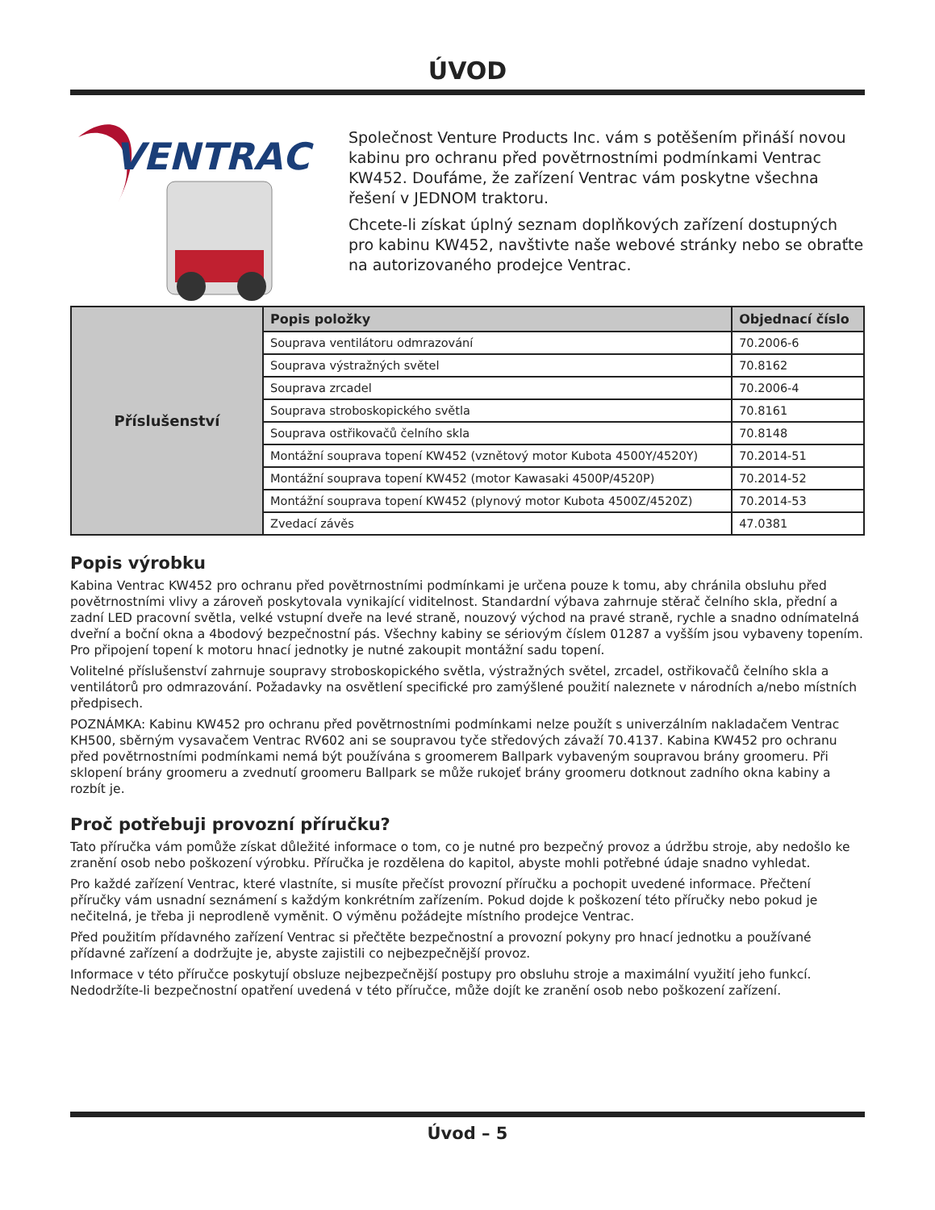ÚVOD
VENTRAC
Společnost Venture Products Inc. vám s potěšením přináší novou kabinu pro ochranu před povětrnostními podmínkami Ventrac KW452. Doufáme, že zařízení Ventrac vám poskytne všechna řešení v JEDNOM traktoru.
Chcete-li získat úplný seznam doplňkových zařízení dostupných pro kabinu KW452, navštivte naše webové stránky nebo se obraťte na autorizovaného prodejce Ventrac.
| Příslušenství | Popis položky | Objednací číslo |
| | Souprava ventilátoru odmrazování | 70.2006-6 |
| | Souprava výstražných světel | 70.8162 |
| | Souprava zrcadel | 70.2006-4 |
| | Souprava stroboskopického světla | 70.8161 |
| | Souprava ostřikovačů čelního skla | 70.8148 |
| | Montážní souprava topení KW452 (vznětový motor Kubota 4500Y/4520Y) | 70.2014-51 |
| | Montážní souprava topení KW452 (motor Kawasaki 4500P/4520P) | 70.2014-52 |
| | Montážní souprava topení KW452 (plynový motor Kubota 4500Z/4520Z) | 70.2014-53 |
| | Zvedací závěs | 47.0381 |
Popis výrobku
Kabina Ventrac KW452 pro ochranu před povětrnostními podmínkami je určena pouze k tomu, aby chránila obsluhu před povětrnostními vlivy a zároveň poskytovala vynikající viditelnost. Standardní výbava zahrnuje stěrač čelního skla, přední a zadní LED pracovní světla, velké vstupní dveře na levé straně, nouzový východ na pravé straně, rychle a snadno odnímatelná dveřní a boční okna a 4bodový bezpečnostní pás. Všechny kabiny se sériovým číslem 01287 a vyšším jsou vybaveny topením. Pro připojení topení k motoru hnací jednotky je nutné zakoupit montážní sadu topení.
Volitelné příslušenství zahrnuje soupravy stroboskopického světla, výstražných světel, zrcadel, ostřikovačů čelního skla a ventilátorů pro odmrazování. Požadavky na osvětlení specifické pro zamýšlené použití naleznete v národních a/nebo místních předpisech.
POZNÁMKA: Kabinu KW452 pro ochranu před povětrnostními podmínkami nelze použít s univerzálním nakladačem Ventrac KH500, sběrným vysavačem Ventrac RV602 ani se soupravou tyče středových závaží 70.4137. Kabina KW452 pro ochranu před povětrnostními podmínkami nemá být používána s groomerem Ballpark vybaveným soupravou brány groomeru. Při sklopení brány groomeru a zvednutí groomeru Ballpark se může rukojeť brány groomeru dotknout zadního okna kabiny a rozbít je.
Proč potřebuji provozní příručku?
Tato příručka vám pomůže získat důležité informace o tom, co je nutné pro bezpečný provoz a údržbu stroje, aby nedošlo ke zranění osob nebo poškození výrobku. Příručka je rozdělena do kapitol, abyste mohli potřebné údaje snadno vyhledat.
Pro každé zařízení Ventrac, které vlastníte, si musíte přečíst provozní příručku a pochopit uvedené informace. Přečtení příručky vám usnadní seznámení s každým konkrétním zařízením. Pokud dojde k poškození této příručky nebo pokud je nečitelná, je třeba ji neprodleně vyměnit. O výměnu požádejte místního prodejce Ventrac.
Před použitím přídavného zařízení Ventrac si přečtěte bezpečnostní a provozní pokyny pro hnací jednotku a používané přídavné zařízení a dodržujte je, abyste zajistili co nejbezpečnější provoz.
Informace v této příručce poskytují obsluze nejbezpečnější postupy pro obsluhu stroje a maximální využití jeho funkcí. Nedodržíte-li bezpečnostní opatření uvedená v této příručce, může dojít ke zranění osob nebo poškození zařízení.
Úvod – 5